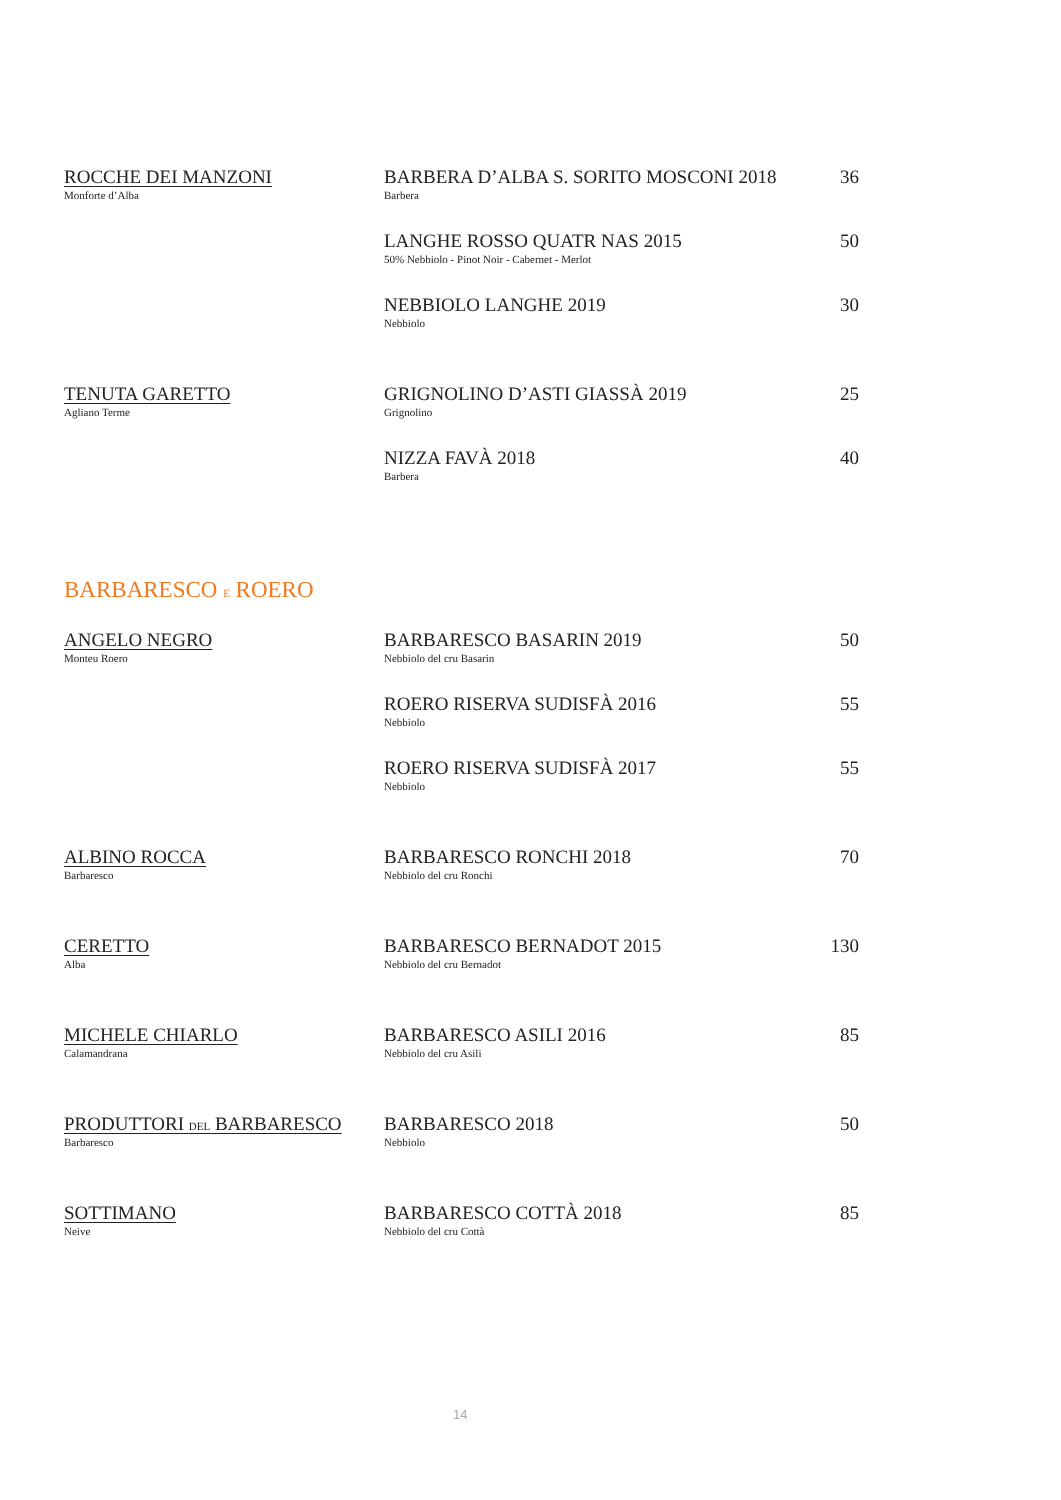| ROCCHE DEI MANZONI Monforte d’Alba | BARBERA D’ALBA S. SORITO MOSCONI 2018 Barbera | 36 |
| | LANGHE ROSSO QUATR NAS 2015 50% Nebbiolo - Pinot Noir - Cabernet - Merlot | 50 |
| | NEBBIOLO LANGHE 2019 Nebbiolo | 30 |
| TENUTA GARETTO Agliano Terme | GRIGNOLINO D’ASTI GIASSÀ 2019 Grignolino | 25 |
| | NIZZA FAVÀ 2018 Barbera | 40 |
BARBARESCO E ROERO
| ANGELO NEGRO Monteu Roero | BARBARESCO BASARIN 2019 Nebbiolo del cru Basarin | 50 |
| | ROERO RISERVA SUDISFÀ 2016 Nebbiolo | 55 |
| | ROERO RISERVA SUDISFÀ 2017 Nebbiolo | 55 |
| ALBINO ROCCA Barbaresco | BARBARESCO RONCHI 2018 Nebbiolo del cru Ronchi | 70 |
| CERETTO Alba | BARBARESCO BERNADOT 2015 Nebbiolo del cru Bernadot | 130 |
| MICHELE CHIARLO Calamandrana | BARBARESCO ASILI 2016 Nebbiolo del cru Asili | 85 |
| PRODUTTORI DEL BARBARESCO Barbaresco | BARBARESCO 2018 Nebbiolo | 50 |
| SOTTIMANO Neive | BARBARESCO COTTÀ 2018 Nebbiolo del cru Cottà | 85 |
14